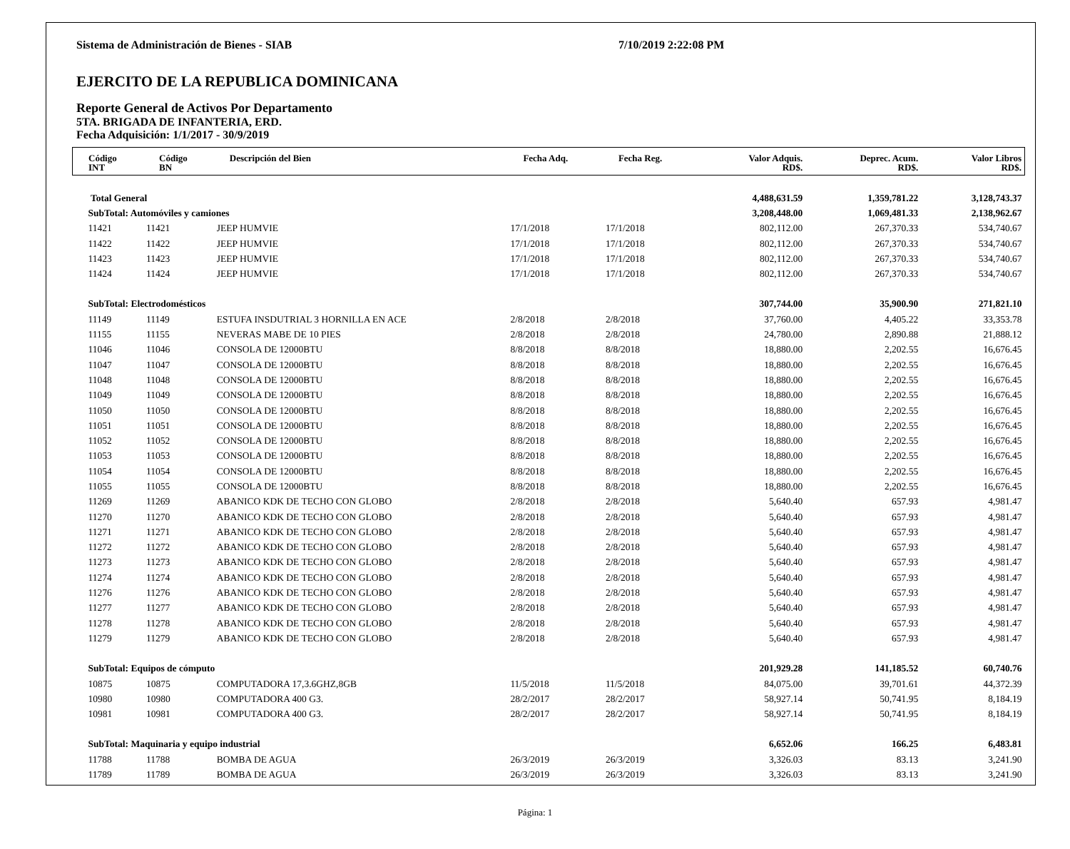Sistema de Administración de Bienes - SIAB 7/10/2019 2:22:08 PM
EJERCITO DE LA REPUBLICA DOMINICANA
Reporte General de Activos Por Departamento
5TA. BRIGADA DE INFANTERIA, ERD.
Fecha Adquisición: 1/1/2017 - 30/9/2019
| Código INT | Código BN | Descripción del Bien | Fecha Adq. | Fecha Reg. | Valor Adquis. RD$. | Deprec. Acum. RD$. | Valor Libros RD$. |
| --- | --- | --- | --- | --- | --- | --- | --- |
| Total General | | | | | 4,488,631.59 | 1,359,781.22 | 3,128,743.37 |
| SubTotal: Automóviles y camiones | | | | | 3,208,448.00 | 1,069,481.33 | 2,138,962.67 |
| 11421 | 11421 | JEEP HUMVIE | 17/1/2018 | 17/1/2018 | 802,112.00 | 267,370.33 | 534,740.67 |
| 11422 | 11422 | JEEP HUMVIE | 17/1/2018 | 17/1/2018 | 802,112.00 | 267,370.33 | 534,740.67 |
| 11423 | 11423 | JEEP HUMVIE | 17/1/2018 | 17/1/2018 | 802,112.00 | 267,370.33 | 534,740.67 |
| 11424 | 11424 | JEEP HUMVIE | 17/1/2018 | 17/1/2018 | 802,112.00 | 267,370.33 | 534,740.67 |
| SubTotal: Electrodomésticos | | | | | 307,744.00 | 35,900.90 | 271,821.10 |
| 11149 | 11149 | ESTUFA INSDUTRIAL 3 HORNILLA EN ACE | 2/8/2018 | 2/8/2018 | 37,760.00 | 4,405.22 | 33,353.78 |
| 11155 | 11155 | NEVERAS MABE DE 10 PIES | 2/8/2018 | 2/8/2018 | 24,780.00 | 2,890.88 | 21,888.12 |
| 11046 | 11046 | CONSOLA DE 12000BTU | 8/8/2018 | 8/8/2018 | 18,880.00 | 2,202.55 | 16,676.45 |
| 11047 | 11047 | CONSOLA DE 12000BTU | 8/8/2018 | 8/8/2018 | 18,880.00 | 2,202.55 | 16,676.45 |
| 11048 | 11048 | CONSOLA DE 12000BTU | 8/8/2018 | 8/8/2018 | 18,880.00 | 2,202.55 | 16,676.45 |
| 11049 | 11049 | CONSOLA DE 12000BTU | 8/8/2018 | 8/8/2018 | 18,880.00 | 2,202.55 | 16,676.45 |
| 11050 | 11050 | CONSOLA DE 12000BTU | 8/8/2018 | 8/8/2018 | 18,880.00 | 2,202.55 | 16,676.45 |
| 11051 | 11051 | CONSOLA DE 12000BTU | 8/8/2018 | 8/8/2018 | 18,880.00 | 2,202.55 | 16,676.45 |
| 11052 | 11052 | CONSOLA DE 12000BTU | 8/8/2018 | 8/8/2018 | 18,880.00 | 2,202.55 | 16,676.45 |
| 11053 | 11053 | CONSOLA DE 12000BTU | 8/8/2018 | 8/8/2018 | 18,880.00 | 2,202.55 | 16,676.45 |
| 11054 | 11054 | CONSOLA DE 12000BTU | 8/8/2018 | 8/8/2018 | 18,880.00 | 2,202.55 | 16,676.45 |
| 11055 | 11055 | CONSOLA DE 12000BTU | 8/8/2018 | 8/8/2018 | 18,880.00 | 2,202.55 | 16,676.45 |
| 11269 | 11269 | ABANICO KDK DE TECHO CON GLOBO | 2/8/2018 | 2/8/2018 | 5,640.40 | 657.93 | 4,981.47 |
| 11270 | 11270 | ABANICO KDK DE TECHO CON GLOBO | 2/8/2018 | 2/8/2018 | 5,640.40 | 657.93 | 4,981.47 |
| 11271 | 11271 | ABANICO KDK DE TECHO CON GLOBO | 2/8/2018 | 2/8/2018 | 5,640.40 | 657.93 | 4,981.47 |
| 11272 | 11272 | ABANICO KDK DE TECHO CON GLOBO | 2/8/2018 | 2/8/2018 | 5,640.40 | 657.93 | 4,981.47 |
| 11273 | 11273 | ABANICO KDK DE TECHO CON GLOBO | 2/8/2018 | 2/8/2018 | 5,640.40 | 657.93 | 4,981.47 |
| 11274 | 11274 | ABANICO KDK DE TECHO CON GLOBO | 2/8/2018 | 2/8/2018 | 5,640.40 | 657.93 | 4,981.47 |
| 11276 | 11276 | ABANICO KDK DE TECHO CON GLOBO | 2/8/2018 | 2/8/2018 | 5,640.40 | 657.93 | 4,981.47 |
| 11277 | 11277 | ABANICO KDK DE TECHO CON GLOBO | 2/8/2018 | 2/8/2018 | 5,640.40 | 657.93 | 4,981.47 |
| 11278 | 11278 | ABANICO KDK DE TECHO CON GLOBO | 2/8/2018 | 2/8/2018 | 5,640.40 | 657.93 | 4,981.47 |
| 11279 | 11279 | ABANICO KDK DE TECHO CON GLOBO | 2/8/2018 | 2/8/2018 | 5,640.40 | 657.93 | 4,981.47 |
| SubTotal: Equipos de cómputo | | | | | 201,929.28 | 141,185.52 | 60,740.76 |
| 10875 | 10875 | COMPUTADORA 17,3.6GHZ,8GB | 11/5/2018 | 11/5/2018 | 84,075.00 | 39,701.61 | 44,372.39 |
| 10980 | 10980 | COMPUTADORA 400 G3. | 28/2/2017 | 28/2/2017 | 58,927.14 | 50,741.95 | 8,184.19 |
| 10981 | 10981 | COMPUTADORA 400 G3. | 28/2/2017 | 28/2/2017 | 58,927.14 | 50,741.95 | 8,184.19 |
| SubTotal: Maquinaria y equipo industrial | | | | | 6,652.06 | 166.25 | 6,483.81 |
| 11788 | 11788 | BOMBA DE AGUA | 26/3/2019 | 26/3/2019 | 3,326.03 | 83.13 | 3,241.90 |
| 11789 | 11789 | BOMBA DE AGUA | 26/3/2019 | 26/3/2019 | 3,326.03 | 83.13 | 3,241.90 |
Página: 1